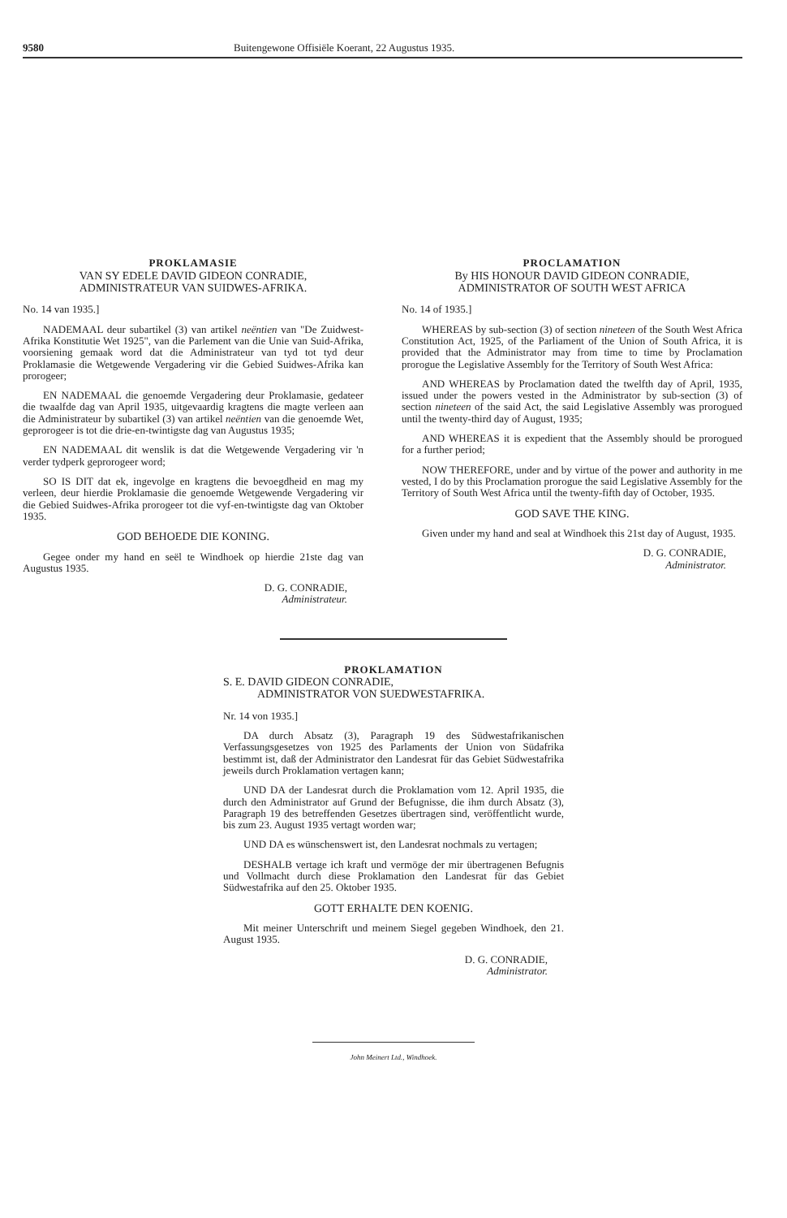9580 Buitengewone Offisiële Koerant, 22 Augustus 1935.
PROKLAMASIE
VAN SY EDELE DAVID GIDEON CONRADIE,
ADMINISTRATEUR VAN SUIDWES-AFRIKA.
No. 14 van 1935.]
NADEMAAL deur subartikel (3) van artikel neëntien van "De Zuidwest-Afrika Konstitutie Wet 1925", van die Parlement van die Unie van Suid-Afrika, voorsiening gemaak word dat die Administrateur van tyd tot tyd deur Proklamasie die Wetgewende Vergadering vir die Gebied Suidwes-Afrika kan prorogeer;
EN NADEMAAL die genoemde Vergadering deur Proklamasie, gedateer die twaalfde dag van April 1935, uitgevaardig kragtens die magte verleen aan die Administrateur by subartikel (3) van artikel neëntien van die genoemde Wet, geprorogeer is tot die drie-en-twintigste dag van Augustus 1935;
EN NADEMAAL dit wenslik is dat die Wetgewende Vergadering vir 'n verder tydperk geprorogeer word;
SO IS DIT dat ek, ingevolge en kragtens die bevoegdheid en mag my verleen, deur hierdie Proklamasie die genoemde Wetgewende Vergadering vir die Gebied Suidwes-Afrika prorogeer tot die vyf-en-twintigste dag van Oktober 1935.
GOD BEHOEDE DIE KONING.
Gegee onder my hand en seël te Windhoek op hierdie 21ste dag van Augustus 1935.
D. G. CONRADIE,
Administrateur.
PROCLAMATION
By HIS HONOUR DAVID GIDEON CONRADIE,
ADMINISTRATOR OF SOUTH WEST AFRICA
No. 14 of 1935.]
WHEREAS by sub-section (3) of section nineteen of the South West Africa Constitution Act, 1925, of the Parliament of the Union of South Africa, it is provided that the Administrator may from time to time by Proclamation prorogue the Legislative Assembly for the Territory of South West Africa:
AND WHEREAS by Proclamation dated the twelfth day of April, 1935, issued under the powers vested in the Administrator by sub-section (3) of section nineteen of the said Act, the said Legislative Assembly was prorogued until the twenty-third day of August, 1935;
AND WHEREAS it is expedient that the Assembly should be prorogued for a further period;
NOW THEREFORE, under and by virtue of the power and authority in me vested, I do by this Proclamation prorogue the said Legislative Assembly for the Territory of South West Africa until the twenty-fifth day of October, 1935.
GOD SAVE THE KING.
Given under my hand and seal at Windhoek this 21st day of August, 1935.
D. G. CONRADIE,
Administrator.
PROKLAMATION
S. E. DAVID GIDEON CONRADIE,
ADMINISTRATOR VON SUEDWESTAFRIKA.
Nr. 14 von 1935.]
DA durch Absatz (3), Paragraph 19 des Südwestafrikanischen Verfassungsgesetzes von 1925 des Parlaments der Union von Südafrika bestimmt ist, daß der Administrator den Landesrat für das Gebiet Südwestafrika jeweils durch Proklamation vertagen kann;
UND DA der Landesrat durch die Proklamation vom 12. April 1935, die durch den Administrator auf Grund der Befugnisse, die ihm durch Absatz (3), Paragraph 19 des betreffenden Gesetzes übertragen sind, veröffentlicht wurde, bis zum 23. August 1935 vertagt worden war;
UND DA es wünschenswert ist, den Landesrat nochmals zu vertagen;
DESHALB vertage ich kraft und vermöge der mir übertragenen Befugnis und Vollmacht durch diese Proklamation den Landesrat für das Gebiet Südwestafrika auf den 25. Oktober 1935.
GOTT ERHALTE DEN KOENIG.
Mit meiner Unterschrift und meinem Siegel gegeben Windhoek, den 21. August 1935.
D. G. CONRADIE,
Administrator.
John Meinert Ltd., Windhoek.